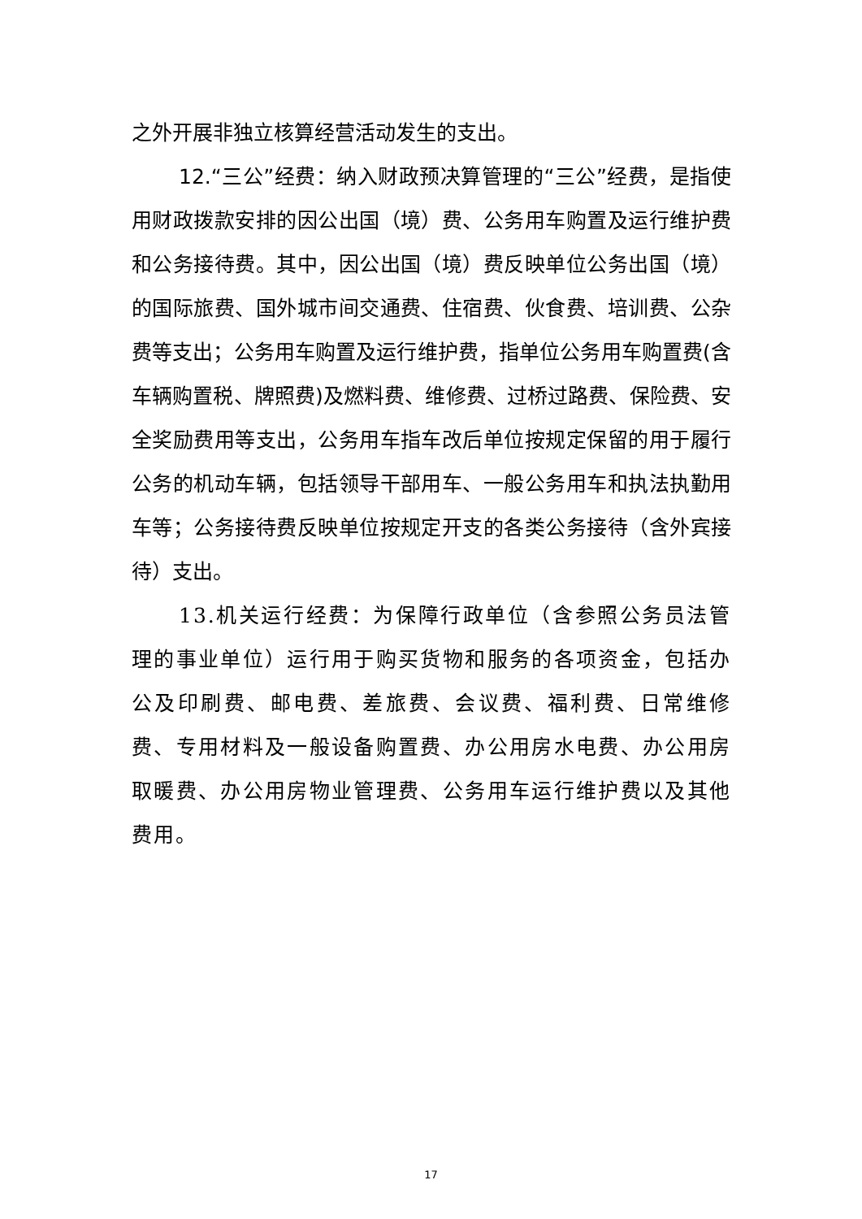之外开展非独立核算经营活动发生的支出。
12.“三公”经费：纳入财政预决算管理的“三公”经费，是指使用财政拨款安排的因公出国（境）费、公务用车购置及运行维护费和公务接待费。其中，因公出国（境）费反映单位公务出国（境）的国际旅费、国外城市间交通费、住宿费、伙食费、培训费、公杂费等支出；公务用车购置及运行维护费，指单位公务用车购置费(含车辆购置税、牌照费)及燃料费、维修费、过桥过路费、保险费、安全奖励费用等支出，公务用车指车改后单位按规定保留的用于履行公务的机动车辆，包括领导干部用车、一般公务用车和执法执勤用车等；公务接待费反映单位按规定开支的各类公务接待（含外宾接待）支出。
13.机关运行经费：为保障行政单位（含参照公务员法管理的事业单位）运行用于购买货物和服务的各项资金，包括办公及印刷费、邮电费、差旅费、会议费、福利费、日常维修费、专用材料及一般设备购置费、办公用房水电费、办公用房取暖费、办公用房物业管理费、公务用车运行维护费以及其他费用。
17